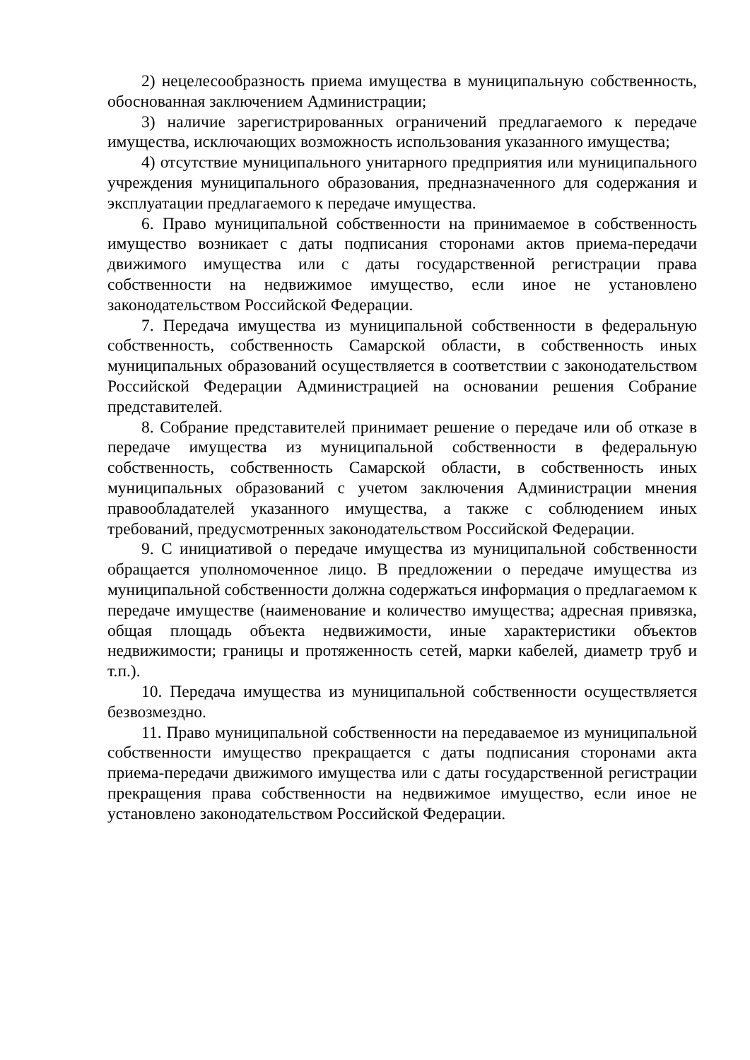2) нецелесообразность приема имущества в муниципальную собственность, обоснованная заключением Администрации;
3) наличие зарегистрированных ограничений предлагаемого к передаче имущества, исключающих возможность использования указанного имущества;
4) отсутствие муниципального унитарного предприятия или муниципального учреждения муниципального образования, предназначенного для содержания и эксплуатации предлагаемого к передаче имущества.
6. Право муниципальной собственности на принимаемое в собственность имущество возникает с даты подписания сторонами актов приема-передачи движимого имущества или с даты государственной регистрации права собственности на недвижимое имущество, если иное не установлено законодательством Российской Федерации.
7. Передача имущества из муниципальной собственности в федеральную собственность, собственность Самарской области, в собственность иных муниципальных образований осуществляется в соответствии с законодательством Российской Федерации Администрацией на основании решения Собрание представителей.
8. Собрание представителей принимает решение о передаче или об отказе в передаче имущества из муниципальной собственности в федеральную собственность, собственность Самарской области, в собственность иных муниципальных образований с учетом заключения Администрации мнения правообладателей указанного имущества, а также с соблюдением иных требований, предусмотренных законодательством Российской Федерации.
9. С инициативой о передаче имущества из муниципальной собственности обращается уполномоченное лицо. В предложении о передаче имущества из муниципальной собственности должна содержаться информация о предлагаемом к передаче имуществе (наименование и количество имущества; адресная привязка, общая площадь объекта недвижимости, иные характеристики объектов недвижимости; границы и протяженность сетей, марки кабелей, диаметр труб и т.п.).
10. Передача имущества из муниципальной собственности осуществляется безвозмездно.
11. Право муниципальной собственности на передаваемое из муниципальной собственности имущество прекращается с даты подписания сторонами акта приема-передачи движимого имущества или с даты государственной регистрации прекращения права собственности на недвижимое имущество, если иное не установлено законодательством Российской Федерации.